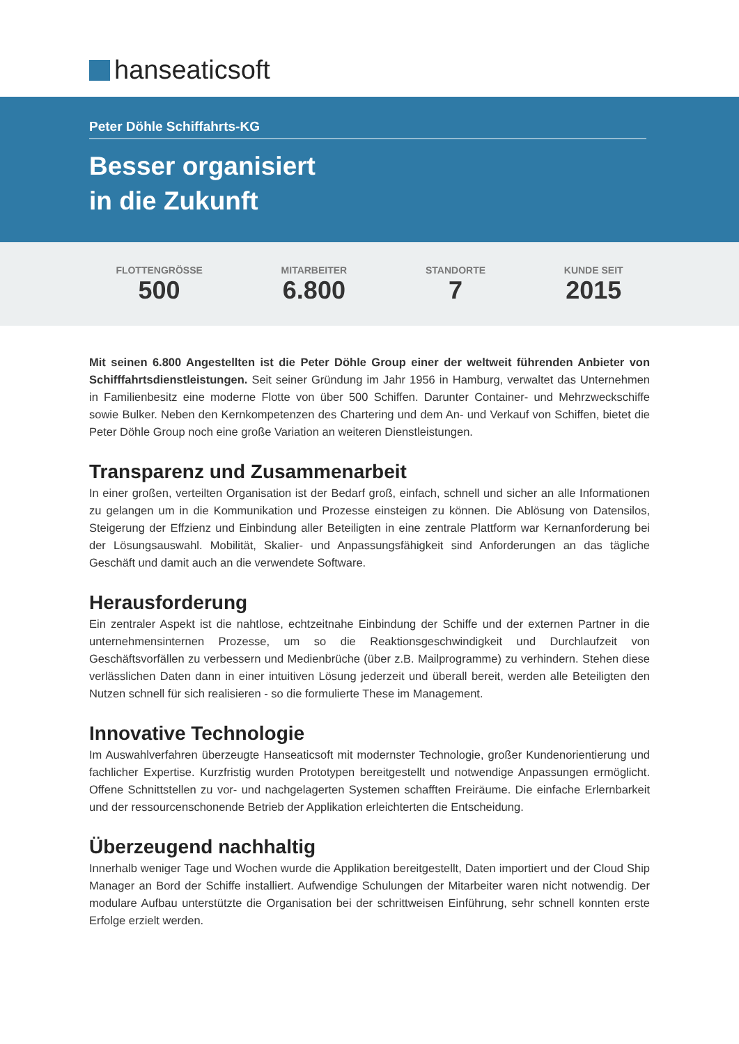hanseaticsoft
Peter Döhle Schiffahrts-KG
Besser organisiert
in die Zukunft
FLOTTENGRÖSSE
500
MITARBEITER
6.800
STANDORTE
7
KUNDE SEIT
2015
Mit seinen 6.800 Angestellten ist die Peter Döhle Group einer der weltweit führenden Anbieter von Schifffahrtsdienstleistungen. Seit seiner Gründung im Jahr 1956 in Hamburg, verwaltet das Unternehmen in Familienbesitz eine moderne Flotte von über 500 Schiffen. Darunter Container- und Mehrzweckschiffe sowie Bulker. Neben den Kernkompetenzen des Chartering und dem An- und Verkauf von Schiffen, bietet die Peter Döhle Group noch eine große Variation an weiteren Dienstleistungen.
Transparenz und Zusammenarbeit
In einer großen, verteilten Organisation ist der Bedarf groß, einfach, schnell und sicher an alle Informationen zu gelangen um in die Kommunikation und Prozesse einsteigen zu können. Die Ablösung von Datensilos, Steigerung der Effzienz und Einbindung aller Beteiligten in eine zentrale Plattform war Kernanforderung bei der Lösungsauswahl. Mobilität, Skalier- und Anpassungsfähigkeit sind Anforderungen an das tägliche Geschäft und damit auch an die verwendete Software.
Herausforderung
Ein zentraler Aspekt ist die nahtlose, echtzeitnahe Einbindung der Schiffe und der externen Partner in die unternehmensinternen Prozesse, um so die Reaktionsgeschwindigkeit und Durchlaufzeit von Geschäftsvorfällen zu verbessern und Medienbrüche (über z.B. Mailprogramme) zu verhindern. Stehen diese verlässlichen Daten dann in einer intuitiven Lösung jederzeit und überall bereit, werden alle Beteiligten den Nutzen schnell für sich realisieren - so die formulierte These im Management.
Innovative Technologie
Im Auswahlverfahren überzeugte Hanseaticsoft mit modernster Technologie, großer Kundenorientierung und fachlicher Expertise. Kurzfristig wurden Prototypen bereitgestellt und notwendige Anpassungen ermöglicht. Offene Schnittstellen zu vor- und nachgelagerten Systemen schafften Freiräume. Die einfache Erlernbarkeit und der ressourcenschonende Betrieb der Applikation erleichterten die Entscheidung.
Überzeugend nachhaltig
Innerhalb weniger Tage und Wochen wurde die Applikation bereitgestellt, Daten importiert und der Cloud Ship Manager an Bord der Schiffe installiert. Aufwendige Schulungen der Mitarbeiter waren nicht notwendig. Der modulare Aufbau unterstützte die Organisation bei der schrittweisen Einführung, sehr schnell konnten erste Erfolge erzielt werden.